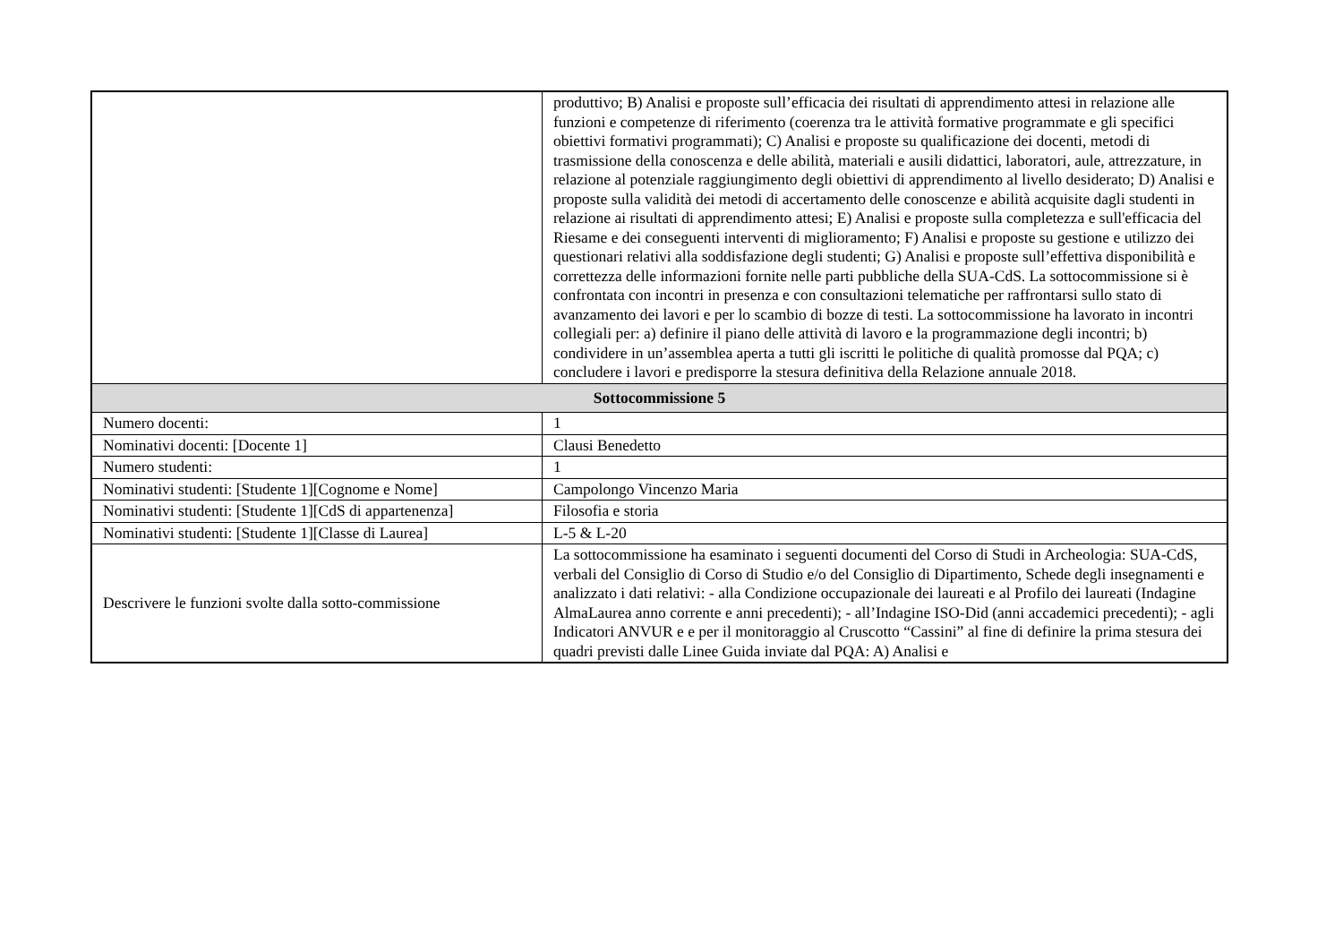| | produttivo; B) Analisi e proposte sull’efficacia dei risultati di apprendimento attesi in relazione alle funzioni e competenze di riferimento (coerenza tra le attività formative programmate e gli specifici obiettivi formativi programmati); C) Analisi e proposte su qualificazione dei docenti, metodi di trasmissione della conoscenza e delle abilità, materiali e ausili didattici, laboratori, aule, attrezzature, in relazione al potenziale raggiungimento degli obiettivi di apprendimento al livello desiderato; D) Analisi e proposte sulla validità dei metodi di accertamento delle conoscenze e abilità acquisite dagli studenti in relazione ai risultati di apprendimento attesi; E) Analisi e proposte sulla completezza e sull'efficacia del Riesame e dei conseguenti interventi di miglioramento; F) Analisi e proposte su gestione e utilizzo dei questionari relativi alla soddisfazione degli studenti; G) Analisi e proposte sull’effettiva disponibilità e correttezza delle informazioni fornite nelle parti pubbliche della SUA-CdS. La sottocommissione si è confrontata con incontri in presenza e con consultazioni telematiche per raffrontarsi sullo stato di avanzamento dei lavori e per lo scambio di bozze di testi. La sottocommissione ha lavorato in incontri collegiali per: a) definire il piano delle attività di lavoro e la programmazione degli incontri; b) condividere in un’assemblea aperta a tutti gli iscritti le politiche di qualità promosse dal PQA; c) concludere i lavori e predisporre la stesura definitiva della Relazione annuale 2018. |
| Sottocommissione 5 | |
| Numero docenti: | 1 |
| Nominativi docenti: [Docente 1] | Clausi Benedetto |
| Numero studenti: | 1 |
| Nominativi studenti: [Studente 1][Cognome e Nome] | Campolongo Vincenzo Maria |
| Nominativi studenti: [Studente 1][CdS di appartenenza] | Filosofia e storia |
| Nominativi studenti: [Studente 1][Classe di Laurea] | L-5 & L-20 |
| Descrivere le funzioni svolte dalla sotto-commissione | La sottocommissione ha esaminato i seguenti documenti del Corso di Studi in Archeologia: SUA-CdS, verbali del Consiglio di Corso di Studio e/o del Consiglio di Dipartimento, Schede degli insegnamenti e analizzato i dati relativi: - alla Condizione occupazionale dei laureati e al Profilo dei laureati (Indagine AlmaLaurea anno corrente e anni precedenti); - all’Indagine ISO-Did (anni accademici precedenti); - agli Indicatori ANVUR e e per il monitoraggio al Cruscotto “Cassini” al fine di definire la prima stesura dei quadri previsti dalle Linee Guida inviate dal PQA: A) Analisi e |